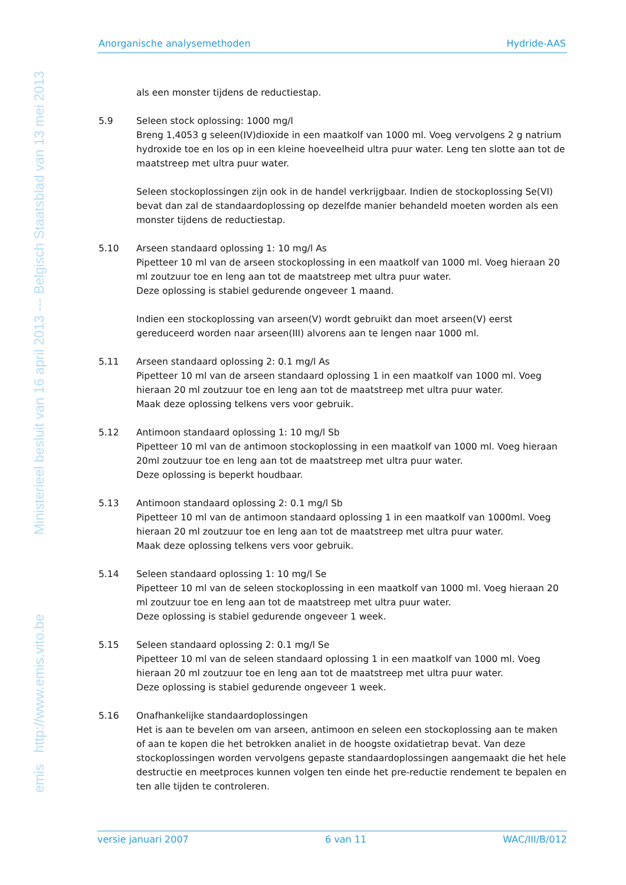emis http://www.emis.vito.be Ministerieel besluit van 16 april 2013 --- Belgisch Staatsblad van 13 mei 2013
Anorganische analysemethoden Hydride-AAS
als een monster tijdens de reductiestap.
5.9 Seleen stock oplossing: 1000 mg/l
Breng 1,4053 g seleen(IV)dioxide in een maatkolf van 1000 ml. Voeg vervolgens 2 g natrium hydroxide toe en los op in een kleine hoeveelheid ultra puur water. Leng ten slotte aan tot de maatstreep met ultra puur water.
Seleen stockoplossingen zijn ook in de handel verkrijgbaar. Indien de stockoplossing Se(VI) bevat dan zal de standaardoplossing op dezelfde manier behandeld moeten worden als een monster tijdens de reductiestap.
5.10 Arseen standaard oplossing 1: 10 mg/l As
Pipetteer 10 ml van de arseen stockoplossing in een maatkolf van 1000 ml. Voeg hieraan 20 ml zoutzuur toe en leng aan tot de maatstreep met ultra puur water.
Deze oplossing is stabiel gedurende ongeveer 1 maand.
Indien een stockoplossing van arseen(V) wordt gebruikt dan moet arseen(V) eerst gereduceerd worden naar arseen(III) alvorens aan te lengen naar 1000 ml.
5.11 Arseen standaard oplossing 2: 0.1 mg/l As
Pipetteer 10 ml van de arseen standaard oplossing 1 in een maatkolf van 1000 ml. Voeg hieraan 20 ml zoutzuur toe en leng aan tot de maatstreep met ultra puur water.
Maak deze oplossing telkens vers voor gebruik.
5.12 Antimoon standaard oplossing 1: 10 mg/l Sb
Pipetteer 10 ml van de antimoon stockoplossing in een maatkolf van 1000 ml. Voeg hieraan 20ml zoutzuur toe en leng aan tot de maatstreep met ultra puur water.
Deze oplossing is beperkt houdbaar.
5.13 Antimoon standaard oplossing 2: 0.1 mg/l Sb
Pipetteer 10 ml van de antimoon standaard oplossing 1 in een maatkolf van 1000ml. Voeg hieraan 20 ml zoutzuur toe en leng aan tot de maatstreep met ultra puur water.
Maak deze oplossing telkens vers voor gebruik.
5.14 Seleen standaard oplossing 1: 10 mg/l Se
Pipetteer 10 ml van de seleen stockoplossing in een maatkolf van 1000 ml. Voeg hieraan 20 ml zoutzuur toe en leng aan tot de maatstreep met ultra puur water.
Deze oplossing is stabiel gedurende ongeveer 1 week.
5.15 Seleen standaard oplossing 2: 0.1 mg/l Se
Pipetteer 10 ml van de seleen standaard oplossing 1 in een maatkolf van 1000 ml. Voeg hieraan 20 ml zoutzuur toe en leng aan tot de maatstreep met ultra puur water.
Deze oplossing is stabiel gedurende ongeveer 1 week.
5.16 Onafhankelijke standaardoplossingen
Het is aan te bevelen om van arseen, antimoon en seleen een stockoplossing aan te maken of aan te kopen die het betrokken analiet in de hoogste oxidatietrap bevat. Van deze stockoplossingen worden vervolgens gepaste standaardoplossingen aangemaakt die het hele destructie en meetproces kunnen volgen ten einde het pre-reductie rendement te bepalen en ten alle tijden te controleren.
versie januari 2007 6 van 11 WAC/III/B/012